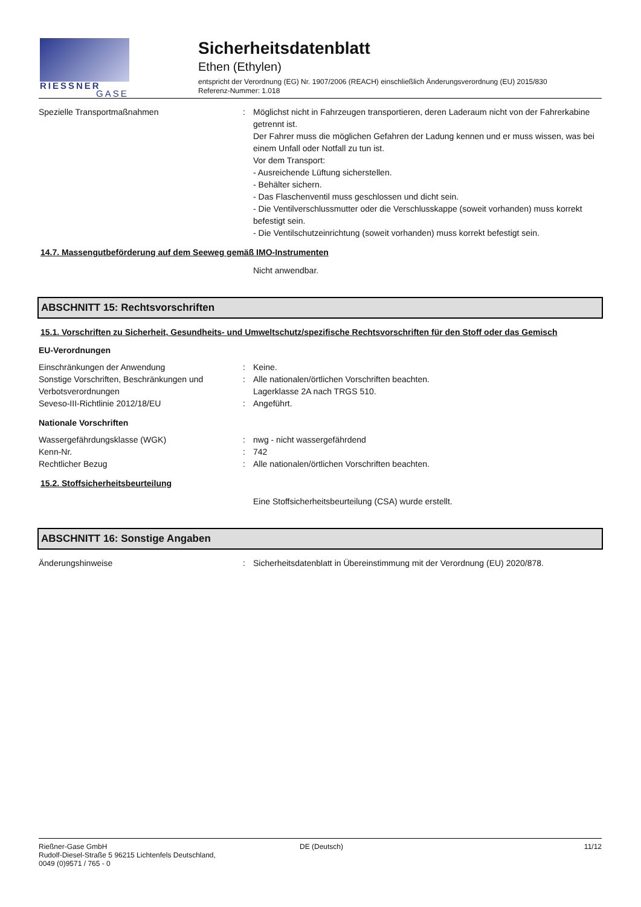RIESSNER
GASE
Sicherheitsdatenblatt
Ethen (Ethylen)
entspricht der Verordnung (EG) Nr. 1907/2006 (REACH) einschließlich Änderungsverordnung (EU) 2015/830
Referenz-Nummer: 1.018
Spezielle Transportmaßnahmen : Möglichst nicht in Fahrzeugen transportieren, deren Laderaum nicht von der Fahrerkabine getrennt ist.
Der Fahrer muss die möglichen Gefahren der Ladung kennen und er muss wissen, was bei einem Unfall oder Notfall zu tun ist.
Vor dem Transport:
- Ausreichende Lüftung sicherstellen.
- Behälter sichern.
- Das Flaschenventil muss geschlossen und dicht sein.
- Die Ventilverschlussmutter oder die Verschlusskappe (soweit vorhanden) muss korrekt befestigt sein.
- Die Ventilschutzeinrichtung (soweit vorhanden) muss korrekt befestigt sein.
14.7. Massengutbeförderung auf dem Seeweg gemäß IMO-Instrumenten
Nicht anwendbar.
ABSCHNITT 15: Rechtsvorschriften
15.1. Vorschriften zu Sicherheit, Gesundheits- und Umweltschutz/spezifische Rechtsvorschriften für den Stoff oder das Gemisch
EU-Verordnungen
Einschränkungen der Anwendung : Keine.
Sonstige Vorschriften, Beschränkungen und Verbotsverordnungen
: Alle nationalen/örtlichen Vorschriften beachten.
Lagerklasse 2A nach TRGS 510.
Seveso-III-Richtlinie 2012/18/EU : Angeführt.
Nationale Vorschriften
Wassergefährdungsklasse (WGK) : nwg - nicht wassergefährdend
Kenn-Nr. : 742
Rechtlicher Bezug : Alle nationalen/örtlichen Vorschriften beachten.
15.2. Stoffsicherheitsbeurteilung
Eine Stoffsicherheitsbeurteilung (CSA) wurde erstellt.
ABSCHNITT 16: Sonstige Angaben
Änderungshinweise : Sicherheitsdatenblatt in Übereinstimmung mit der Verordnung (EU) 2020/878.
Rießner-Gase GmbH
Rudolf-Diesel-Straße 5 96215 Lichtenfels Deutschland,
0049 (0)9571 / 765 - 0
DE (Deutsch) 11/12